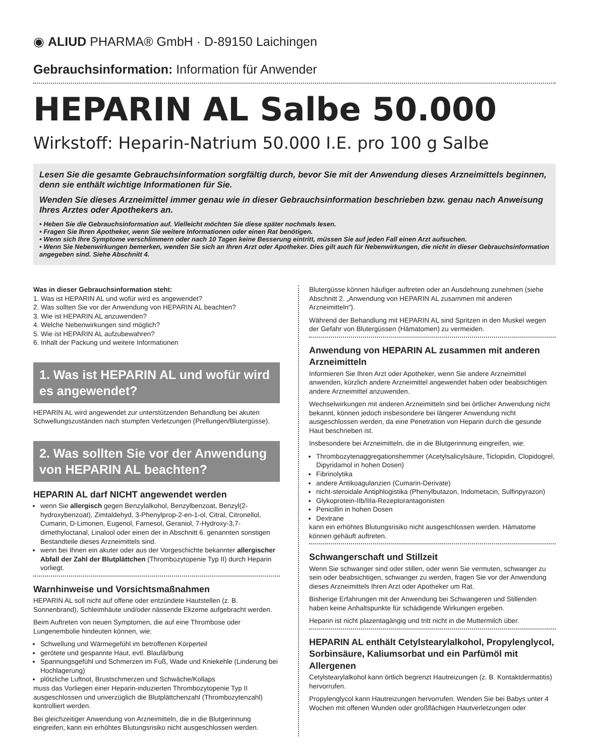◉ ALIUD PHARMA® GmbH · D-89150 Laichingen
Gebrauchsinformation: Information für Anwender
HEPARIN AL Salbe 50.000
Wirkstoff: Heparin-Natrium 50.000 I.E. pro 100 g Salbe
Lesen Sie die gesamte Gebrauchsinformation sorgfältig durch, bevor Sie mit der Anwendung dieses Arzneimittels beginnen, denn sie enthält wichtige Informationen für Sie.
Wenden Sie dieses Arzneimittel immer genau wie in dieser Gebrauchsinformation beschrieben bzw. genau nach Anweisung Ihres Arztes oder Apothekers an.
• Heben Sie die Gebrauchsinformation auf. Vielleicht möchten Sie diese später nochmals lesen.
• Fragen Sie Ihren Apotheker, wenn Sie weitere Informationen oder einen Rat benötigen.
• Wenn sich Ihre Symptome verschlimmern oder nach 10 Tagen keine Besserung eintritt, müssen Sie auf jeden Fall einen Arzt aufsuchen.
• Wenn Sie Nebenwirkungen bemerken, wenden Sie sich an Ihren Arzt oder Apotheker. Dies gilt auch für Nebenwirkungen, die nicht in dieser Gebrauchsinformation angegeben sind. Siehe Abschnitt 4.
Was in dieser Gebrauchsinformation steht:
1. Was ist HEPARIN AL und wofür wird es angewendet?
2. Was sollten Sie vor der Anwendung von HEPARIN AL beachten?
3. Wie ist HEPARIN AL anzuwenden?
4. Welche Nebenwirkungen sind möglich?
5. Wie ist HEPARIN AL aufzubewahren?
6. Inhalt der Packung und weitere Informationen
1. Was ist HEPARIN AL und wofür wird es angewendet?
HEPARIN AL wird angewendet zur unterstützenden Behandlung bei akuten Schwellungszuständen nach stumpfen Verletzungen (Prellungen/Blutergüsse).
2. Was sollten Sie vor der Anwendung von HEPARIN AL beachten?
HEPARIN AL darf NICHT angewendet werden
wenn Sie allergisch gegen Benzylalkohol, Benzylbenzoat, Benzyl(2-hydroxybenzoat), Zimtaldehyd, 3-Phenylprop-2-en-1-ol, Citral, Citronellol, Cumarin, D-Limonen, Eugenol, Farnesol, Geraniol, 7-Hydroxy-3,7-dimethyloctanal, Linalool oder einen der in Abschnitt 6. genannten sonstigen Bestandteile dieses Arzneimittels sind.
wenn bei Ihnen ein akuter oder aus der Vorgeschichte bekannter allergischer Abfall der Zahl der Blutplättchen (Thrombozytopenie Typ II) durch Heparin vorliegt.
Warnhinweise und Vorsichtsmaßnahmen
HEPARIN AL soll nicht auf offene oder entzündete Hautstellen (z. B. Sonnenbrand), Schleimhäute und/oder nässende Ekzeme aufgebracht werden.
Beim Auftreten von neuen Symptomen, die auf eine Thrombose oder Lungenembolie hindeuten können, wie:
Schwellung und Wärmegefühl im betroffenen Körperteil
gerötete und gespannte Haut, evtl. Blaufärbung
Spannungsgefühl und Schmerzen im Fuß, Wade und Kniekehle (Linderung bei Hochlagerung)
plötzliche Luftnot, Brustschmerzen und Schwäche/Kollaps
muss das Vorliegen einer Heparin-induzierten Thrombozytopenie Typ II ausgeschlossen und unverzüglich die Blutplättchenzahl (Thrombozytenzahl) kontrolliert werden.
Bei gleichzeitiger Anwendung von Arzneimitteln, die in die Blutgerinnung eingreifen, kann ein erhöhtes Blutungsrisiko nicht ausgeschlossen werden.
Blutergüsse können häufiger auftreten oder an Ausdehnung zunehmen (siehe Abschnitt 2. „Anwendung von HEPARIN AL zusammen mit anderen Arzneimitteln“).
Während der Behandlung mit HEPARIN AL sind Spritzen in den Muskel wegen der Gefahr von Blutergüssen (Hämatomen) zu vermeiden.
Anwendung von HEPARIN AL zusammen mit anderen Arzneimitteln
Informieren Sie Ihren Arzt oder Apotheker, wenn Sie andere Arzneimittel anwenden, kürzlich andere Arzneimittel angewendet haben oder beabsichtigen andere Arzneimittel anzuwenden.
Wechselwirkungen mit anderen Arzneimitteln sind bei örtlicher Anwendung nicht bekannt, können jedoch insbesondere bei längerer Anwendung nicht ausgeschlossen werden, da eine Penetration von Heparin durch die gesunde Haut beschrieben ist.
Insbesondere bei Arzneimitteln, die in die Blutgerinnung eingreifen, wie:
Thrombozytenaggregationshemmer (Acetylsalicylsäure, Ticlopidin, Clopidogrel, Dipyridamol in hohen Dosen)
Fibrinolytika
andere Antikoagulanzien (Cumarin-Derivate)
nicht-steroidale Antiphlogistika (Phenylbutazon, Indometacin, Sulfinpyrazon)
Glykoprotein-IIb/IIIa-Rezeptorantagonisten
Penicillin in hohen Dosen
Dextrane
kann ein erhöhtes Blutungsrisiko nicht ausgeschlossen werden. Hämatome können gehäuft auftreten.
Schwangerschaft und Stillzeit
Wenn Sie schwanger sind oder stillen, oder wenn Sie vermuten, schwanger zu sein oder beabsichtigen, schwanger zu werden, fragen Sie vor der Anwendung dieses Arzneimittels Ihren Arzt oder Apotheker um Rat.
Bisherige Erfahrungen mit der Anwendung bei Schwangeren und Stillenden haben keine Anhaltspunkte für schädigende Wirkungen ergeben.
Heparin ist nicht plazentagängig und tritt nicht in die Muttermilch über.
HEPARIN AL enthält Cetylstearylalkohol, Propylenglycol, Sorbinsäure, Kaliumsorbat und ein Parfümöl mit Allergenen
Cetylstearylalkohol kann örtlich begrenzt Hautreizungen (z. B. Kontaktdermatitis) hervorrufen.
Propylenglycol kann Hautreizungen hervorrufen. Wenden Sie bei Babys unter 4 Wochen mit offenen Wunden oder großflächigen Hautverletzungen oder